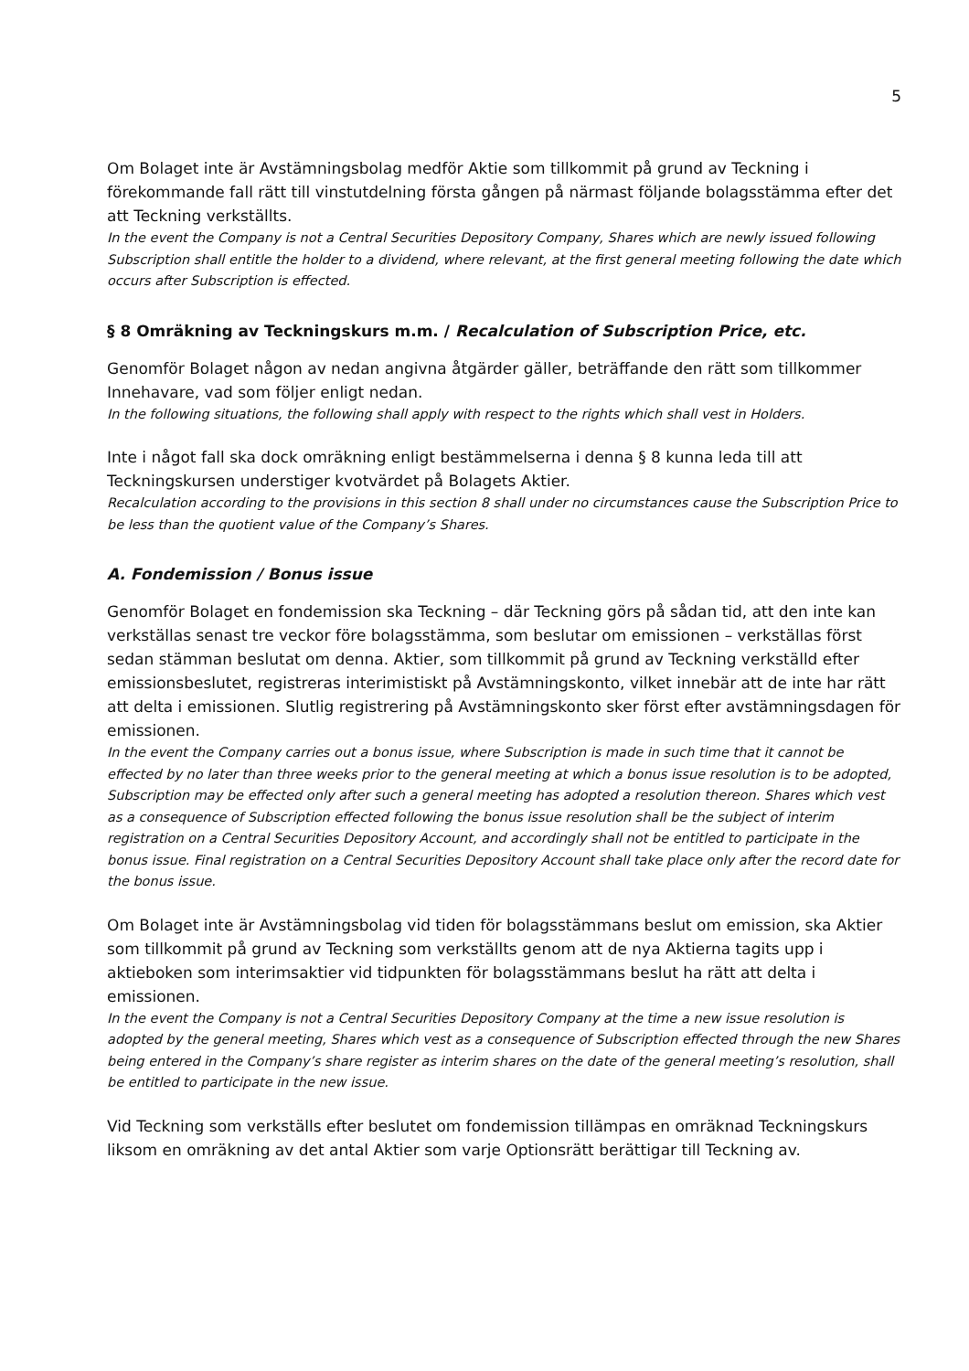5
Om Bolaget inte är Avstämningsbolag medför Aktie som tillkommit på grund av Teckning i förekommande fall rätt till vinstutdelning första gången på närmast följande bolagsstämma efter det att Teckning verkställts.
In the event the Company is not a Central Securities Depository Company, Shares which are newly issued following Subscription shall entitle the holder to a dividend, where relevant, at the first general meeting following the date which occurs after Subscription is effected.
§ 8 Omräkning av Teckningskurs m.m. / Recalculation of Subscription Price, etc.
Genomför Bolaget någon av nedan angivna åtgärder gäller, beträffande den rätt som tillkommer Innehavare, vad som följer enligt nedan.
In the following situations, the following shall apply with respect to the rights which shall vest in Holders.
Inte i något fall ska dock omräkning enligt bestämmelserna i denna § 8 kunna leda till att Teckningskursen understiger kvotvärdet på Bolagets Aktier.
Recalculation according to the provisions in this section 8 shall under no circumstances cause the Subscription Price to be less than the quotient value of the Company’s Shares.
A. Fondemission / Bonus issue
Genomför Bolaget en fondemission ska Teckning – där Teckning görs på sådan tid, att den inte kan verkställas senast tre veckor före bolagsstämma, som beslutar om emissionen – verkställas först sedan stämman beslutat om denna. Aktier, som tillkommit på grund av Teckning verkställd efter emissionsbeslutet, registreras interimistiskt på Avstämningskonto, vilket innebär att de inte har rätt att delta i emissionen. Slutlig registrering på Avstämningskonto sker först efter avstämningsdagen för emissionen.
In the event the Company carries out a bonus issue, where Subscription is made in such time that it cannot be effected by no later than three weeks prior to the general meeting at which a bonus issue resolution is to be adopted, Subscription may be effected only after such a general meeting has adopted a resolution thereon. Shares which vest as a consequence of Subscription effected following the bonus issue resolution shall be the subject of interim registration on a Central Securities Depository Account, and accordingly shall not be entitled to participate in the bonus issue. Final registration on a Central Securities Depository Account shall take place only after the record date for the bonus issue.
Om Bolaget inte är Avstämningsbolag vid tiden för bolagsstämmans beslut om emission, ska Aktier som tillkommit på grund av Teckning som verkställts genom att de nya Aktierna tagits upp i aktieboken som interimsaktier vid tidpunkten för bolagsstämmans beslut ha rätt att delta i emissionen.
In the event the Company is not a Central Securities Depository Company at the time a new issue resolution is adopted by the general meeting, Shares which vest as a consequence of Subscription effected through the new Shares being entered in the Company’s share register as interim shares on the date of the general meeting’s resolution, shall be entitled to participate in the new issue.
Vid Teckning som verkställs efter beslutet om fondemission tillämpas en omräknad Teckningskurs liksom en omräkning av det antal Aktier som varje Optionsrätt berättigar till Teckning av.